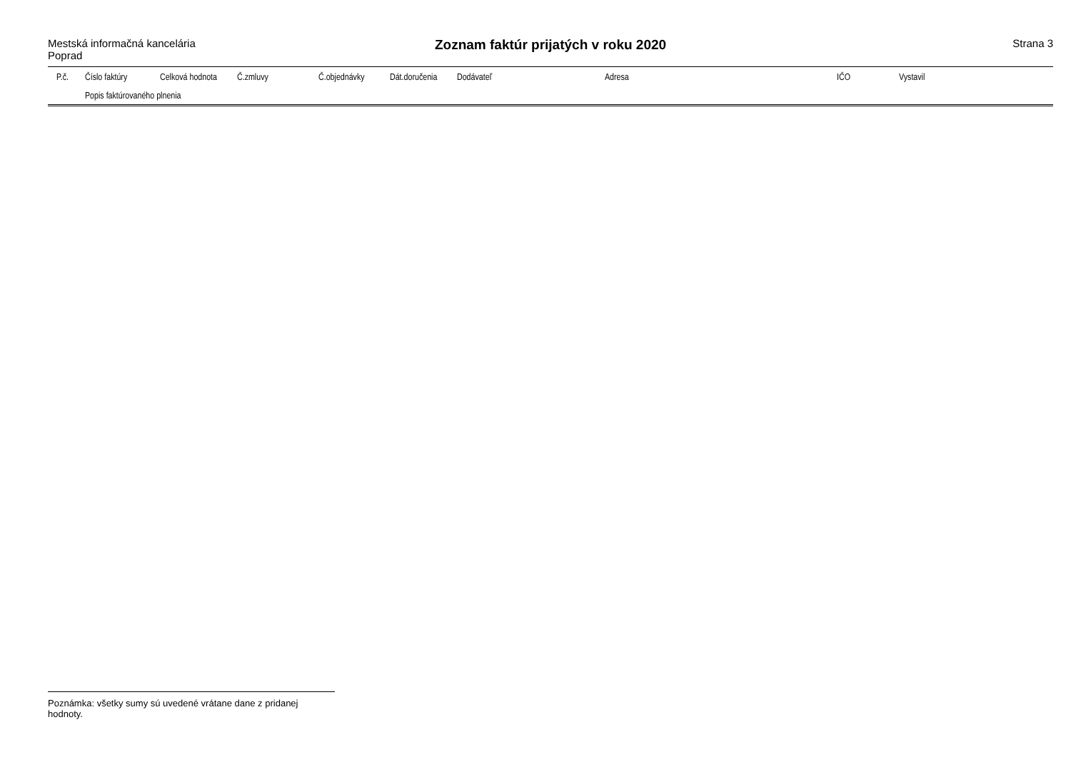Mestská informačná kancelária
Poprad
Zoznam faktúr prijatých v roku 2020
Strana 3
| P.č. | Číslo faktúry | Celková hodnota | Č.zmluvy | Č.objednávky | Dát.doručenia | Dodávateľ | Adresa | IČO | Vystavil |
| --- | --- | --- | --- | --- | --- | --- | --- | --- | --- |
| | Popis faktúrovaného plnenia | | | | | | | | |
Poznámka: všetky sumy sú uvedené vrátane dane z pridanej hodnoty.